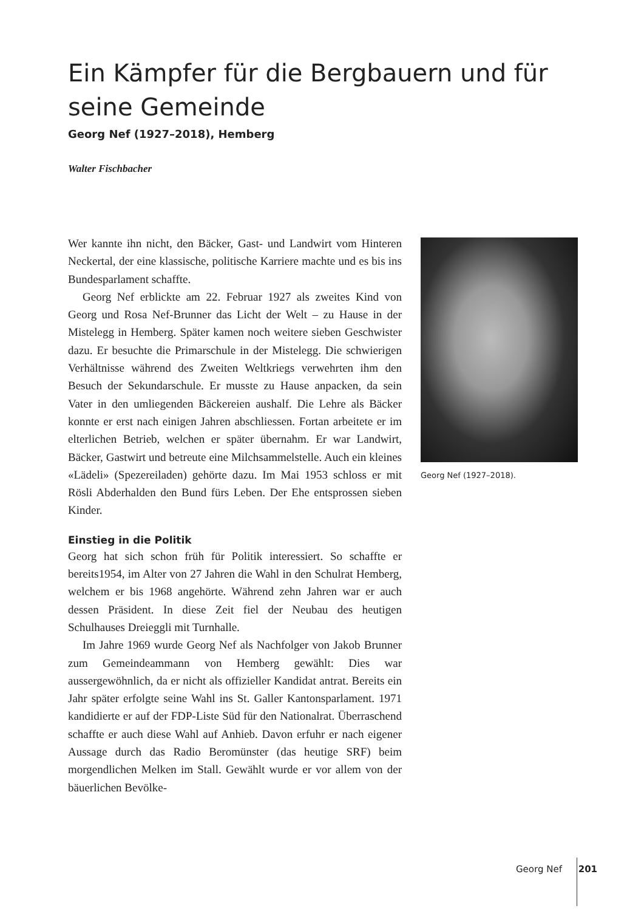Ein Kämpfer für die Bergbauern und für seine Gemeinde
Georg Nef (1927–2018), Hemberg
Walter Fischbacher
Wer kannte ihn nicht, den Bäcker, Gast- und Landwirt vom Hinteren Neckertal, der eine klassische, politische Karriere machte und es bis ins Bundesparlament schaffte.
Georg Nef erblickte am 22. Februar 1927 als zweites Kind von Georg und Rosa Nef-Brunner das Licht der Welt – zu Hause in der Mistelegg in Hemberg. Später kamen noch weitere sieben Geschwister dazu. Er besuchte die Primarschule in der Mistel­egg. Die schwierigen Verhältnisse während des Zweiten Welt­kriegs verwehrten ihm den Besuch der Sekundarschule. Er musste zu Hause anpacken, da sein Vater in den umliegenden Bäckereien aushalf. Die Lehre als Bäcker konnte er erst nach einigen Jahren abschliessen. Fortan arbeitete er im elterlichen Betrieb, welchen er später übernahm. Er war Landwirt, Bäcker, Gastwirt und betreute eine Milchsammelstelle. Auch ein kleines «Lädeli» (Spezereiladen) gehörte dazu. Im Mai 1953 schloss er mit Rösli Abderhalden den Bund fürs Leben. Der Ehe entspros­sen sieben Kinder.
Einstieg in die Politik
Georg hat sich schon früh für Politik interessiert. So schaffte er bereits1954, im Alter von 27 Jahren die Wahl in den Schulrat Hemberg, welchem er bis 1968 angehörte. Während zehn Jahren war er auch dessen Präsident. In diese Zeit fiel der Neubau des heutigen Schulhauses Dreieggli mit Turnhalle.
Im Jahre 1969 wurde Georg Nef als Nachfolger von Jakob Brunner zum Gemeindeammann von Hemberg gewählt: Dies war aussergewöhnlich, da er nicht als offizieller Kandidat antrat. Bereits ein Jahr später erfolgte seine Wahl ins St. Galler Kanton­sparlament. 1971 kandidierte er auf der FDP-Liste Süd für den Nationalrat. Überraschend schaffte er auch diese Wahl auf An­hieb. Davon erfuhr er nach eigener Aussage durch das Radio Beromünster (das heutige SRF) beim morgendlichen Melken im Stall. Gewählt wurde er vor allem von der bäuerlichen Bevölke-
Georg Nef (1927–2018).
Georg Nef 201